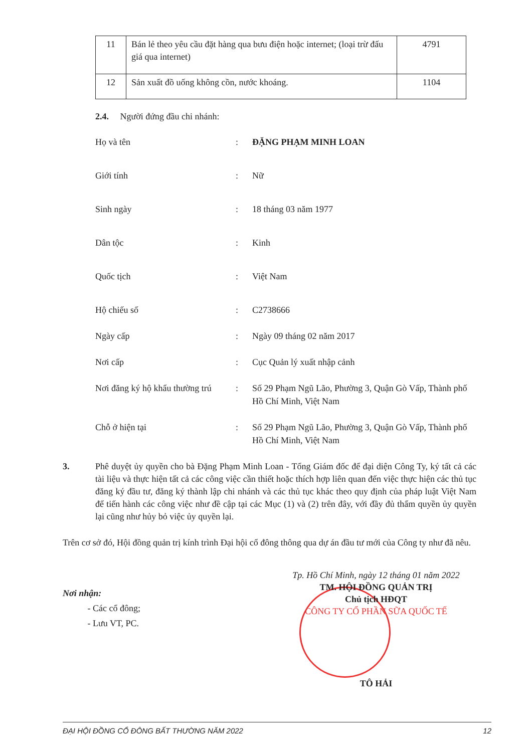| 11 | Bán lẻ theo yêu cầu đặt hàng qua bưu điện hoặc internet; (loại trừ đấu giá qua internet) | 4791 |
| 12 | Sản xuất đồ uống không cồn, nước khoáng. | 1104 |
2.4. Người đứng đầu chi nhánh:
| Họ và tên | : | ĐẶNG PHẠM MINH LOAN |
| Giới tính | : | Nữ |
| Sinh ngày | : | 18 tháng 03 năm 1977 |
| Dân tộc | : | Kinh |
| Quốc tịch | : | Việt Nam |
| Hộ chiếu số | : | C2738666 |
| Ngày cấp | : | Ngày 09 tháng 02 năm 2017 |
| Nơi cấp | : | Cục Quản lý xuất nhập cảnh |
| Nơi đăng ký hộ khẩu thường trú | : | Số 29 Phạm Ngũ Lão, Phường 3, Quận Gò Vấp, Thành phố Hồ Chí Minh, Việt Nam |
| Chỗ ở hiện tại | : | Số 29 Phạm Ngũ Lão, Phường 3, Quận Gò Vấp, Thành phố Hồ Chí Minh, Việt Nam |
3. Phê duyệt ủy quyền cho bà Đặng Phạm Minh Loan - Tổng Giám đốc để đại diện Công Ty, ký tất cả các tài liệu và thực hiện tất cả các công việc cần thiết hoặc thích hợp liên quan đến việc thực hiện các thủ tục đăng ký đầu tư, đăng ký thành lập chi nhánh và các thủ tục khác theo quy định của pháp luật Việt Nam để tiến hành các công việc như đề cập tại các Mục (1) và (2) trên đây, với đầy đủ thẩm quyền ủy quyền lại cũng như hủy bỏ việc ủy quyền lại.
Trên cơ sở đó, Hội đồng quản trị kính trình Đại hội cổ đông thông qua dự án đầu tư mới của Công ty như đã nêu.
Tp. Hồ Chí Minh, ngày 12 tháng 01 năm 2022
TM. HỘI ĐỒNG QUẢN TRỊ
Chủ tịch HĐQT
CÔNG TY CỔ PHẦN SỮA QUỐC TẾ
TÔ HẢI
Nơi nhận:
- Các cổ đông;
- Lưu VT, PC.
ĐẠI HỘI ĐỒNG CỔ ĐÔNG BẤT THƯỜNG NĂM 2022 12